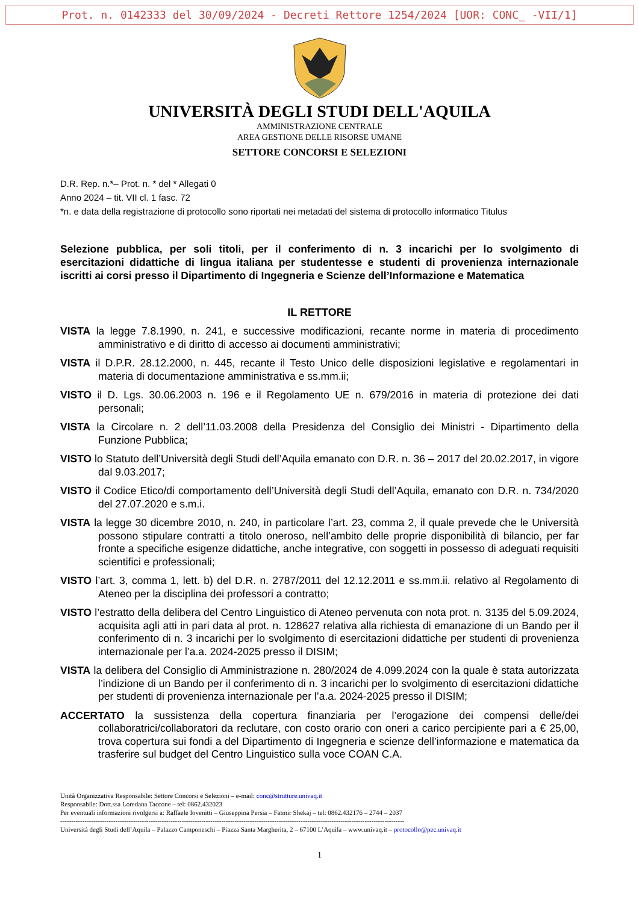Prot. n. 0142333 del 30/09/2024 - Decreti Rettore 1254/2024 [UOR: CONC_ -VII/1]
UNIVERSITÀ DEGLI STUDI DELL'AQUILA
AMMINISTRAZIONE CENTRALE
AREA GESTIONE DELLE RISORSE UMANE
SETTORE CONCORSI E SELEZIONI
D.R. Rep. n.*– Prot. n. * del * Allegati 0
Anno 2024 – tit. VII cl. 1 fasc. 72
*n. e data della registrazione di protocollo sono riportati nei metadati del sistema di protocollo informatico Titulus
Selezione pubblica, per soli titoli, per il conferimento di n. 3 incarichi per lo svolgimento di esercitazioni didattiche di lingua italiana per studentesse e studenti di provenienza internazionale iscritti ai corsi presso il Dipartimento di Ingegneria e Scienze dell’Informazione e Matematica
IL RETTORE
VISTA la legge 7.8.1990, n. 241, e successive modificazioni, recante norme in materia di procedimento amministrativo e di diritto di accesso ai documenti amministrativi;
VISTA il D.P.R. 28.12.2000, n. 445, recante il Testo Unico delle disposizioni legislative e regolamentari in materia di documentazione amministrativa e ss.mm.ii;
VISTO il D. Lgs. 30.06.2003 n. 196 e il Regolamento UE n. 679/2016 in materia di protezione dei dati personali;
VISTA la Circolare n. 2 dell’11.03.2008 della Presidenza del Consiglio dei Ministri - Dipartimento della Funzione Pubblica;
VISTO lo Statuto dell’Università degli Studi dell’Aquila emanato con D.R. n. 36 – 2017 del 20.02.2017, in vigore dal 9.03.2017;
VISTO il Codice Etico/di comportamento dell’Università degli Studi dell’Aquila, emanato con D.R. n. 734/2020 del 27.07.2020 e s.m.i.
VISTA la legge 30 dicembre 2010, n. 240, in particolare l’art. 23, comma 2, il quale prevede che le Università possono stipulare contratti a titolo oneroso, nell’ambito delle proprie disponibilità di bilancio, per far fronte a specifiche esigenze didattiche, anche integrative, con soggetti in possesso di adeguati requisiti scientifici e professionali;
VISTO l’art. 3, comma 1, lett. b) del D.R. n. 2787/2011 del 12.12.2011 e ss.mm.ii. relativo al Regolamento di Ateneo per la disciplina dei professori a contratto;
VISTO l’estratto della delibera del Centro Linguistico di Ateneo pervenuta con nota prot. n. 3135 del 5.09.2024, acquisita agli atti in pari data al prot. n. 128627 relativa alla richiesta di emanazione di un Bando per il conferimento di n. 3 incarichi per lo svolgimento di esercitazioni didattiche per studenti di provenienza internazionale per l’a.a. 2024-2025 presso il DISIM;
VISTA la delibera del Consiglio di Amministrazione n. 280/2024 de 4.099.2024 con la quale è stata autorizzata l’indizione di un Bando per il conferimento di n. 3 incarichi per lo svolgimento di esercitazioni didattiche per studenti di provenienza internazionale per l’a.a. 2024-2025 presso il DISIM;
ACCERTATO la sussistenza della copertura finanziaria per l’erogazione dei compensi delle/dei collaboratrici/collaboratori da reclutare, con costo orario con oneri a carico percipiente pari a € 25,00, trova copertura sui fondi a del Dipartimento di Ingegneria e scienze dell’informazione e matematica da trasferire sul budget del Centro Linguistico sulla voce COAN C.A.
Unità Organizzativa Responsabile: Settore Concorsi e Selezioni – e-mail: conc@strutture.univaq.it
Responsabile: Dott.ssa Loredana Taccone – tel: 0862.432023
Per eventuali informazioni rivolgersi a: Raffaele Iovenitti – Giuseppina Persia – Fatmir Shekaj – tel: 0862.432176 – 2744 – 2037
------------------------------------------------------------------------------------------------------------------------------------------------------------
Università degli Studi dell’Aquila – Palazzo Camponeschi – Piazza Santa Margherita, 2 – 67100 L’Aquila – www.univaq.it – protocollo@pec.univaq.it
1